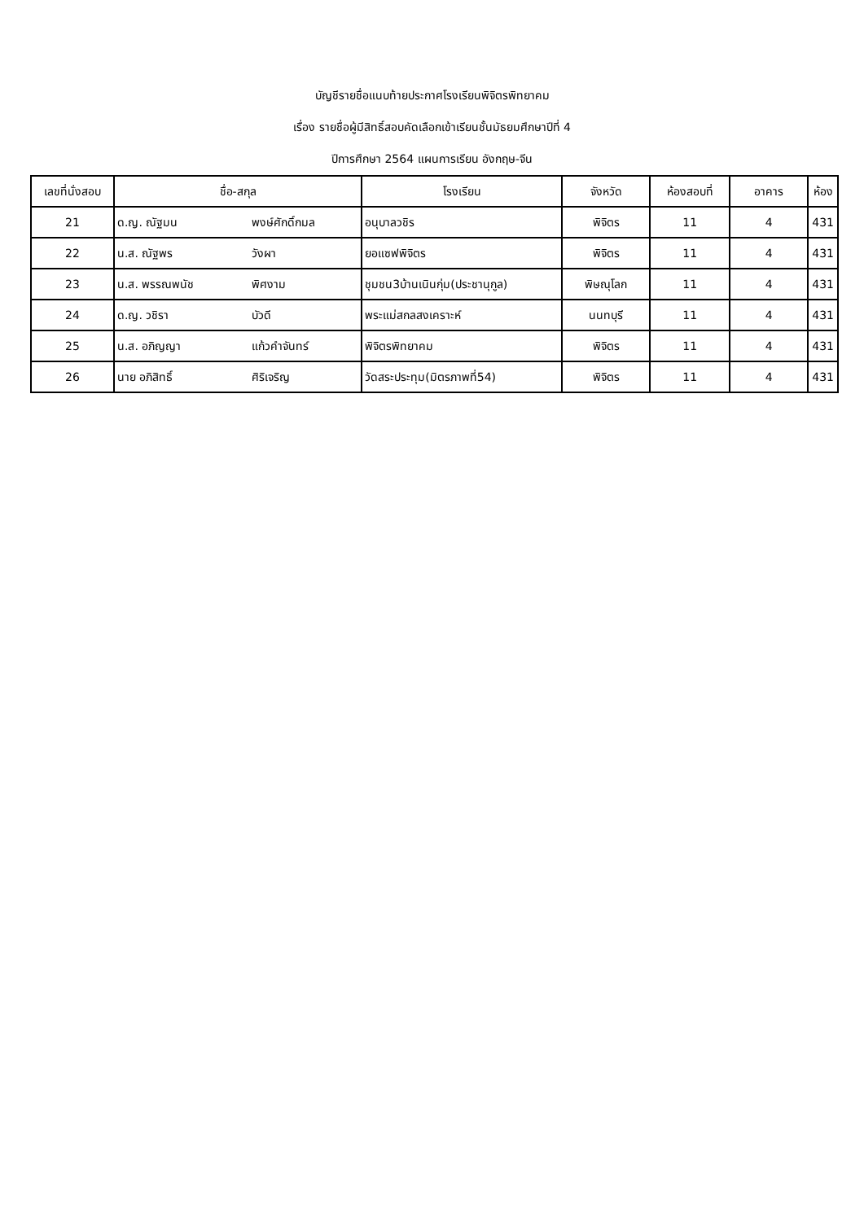บัญชีรายชื่อแนบท้ายประกาศโรงเรียนพิจิตรพิทยาคม
เรื่อง รายชื่อผู้มีสิทธิ์สอบคัดเลือกเข้าเรียนชั้นมัธยมศึกษาปีที่ 4
ปีการศึกษา 2564 แผนการเรียน อังกฤษ-จีน
| เลขที่นั่งสอบ | ชื่อ-สกุล | | โรงเรียน | จังหวัด | ห้องสอบที่ | อาคาร | ห้อง |
| --- | --- | --- | --- | --- | --- | --- | --- |
| 21 | ด.ญ. ณัฐมน | พงษ์ศักดิ์กมล | อนุบาลวชิร | พิจิตร | 11 | 4 | 431 |
| 22 | น.ส. ณัฐพร | วังผา | ยอแซฟพิจิตร | พิจิตร | 11 | 4 | 431 |
| 23 | น.ส. พรรณพนัช | พิศงาม | ชุมชน3บ้านเนินกุ่ม(ประชานุกูล) | พิษณุโลก | 11 | 4 | 431 |
| 24 | ด.ญ. วชิรา | บัวดี | พระแม่สกลสงเคราะห์ | นนทบุรี | 11 | 4 | 431 |
| 25 | น.ส. อภิญญา | แก้วคำจันทร์ | พิจิตรพิทยาคม | พิจิตร | 11 | 4 | 431 |
| 26 | นาย อภิสิทธิ์ | ศิริเจริญ | วัดสระประทุม(มิตรภาพที่54) | พิจิตร | 11 | 4 | 431 |